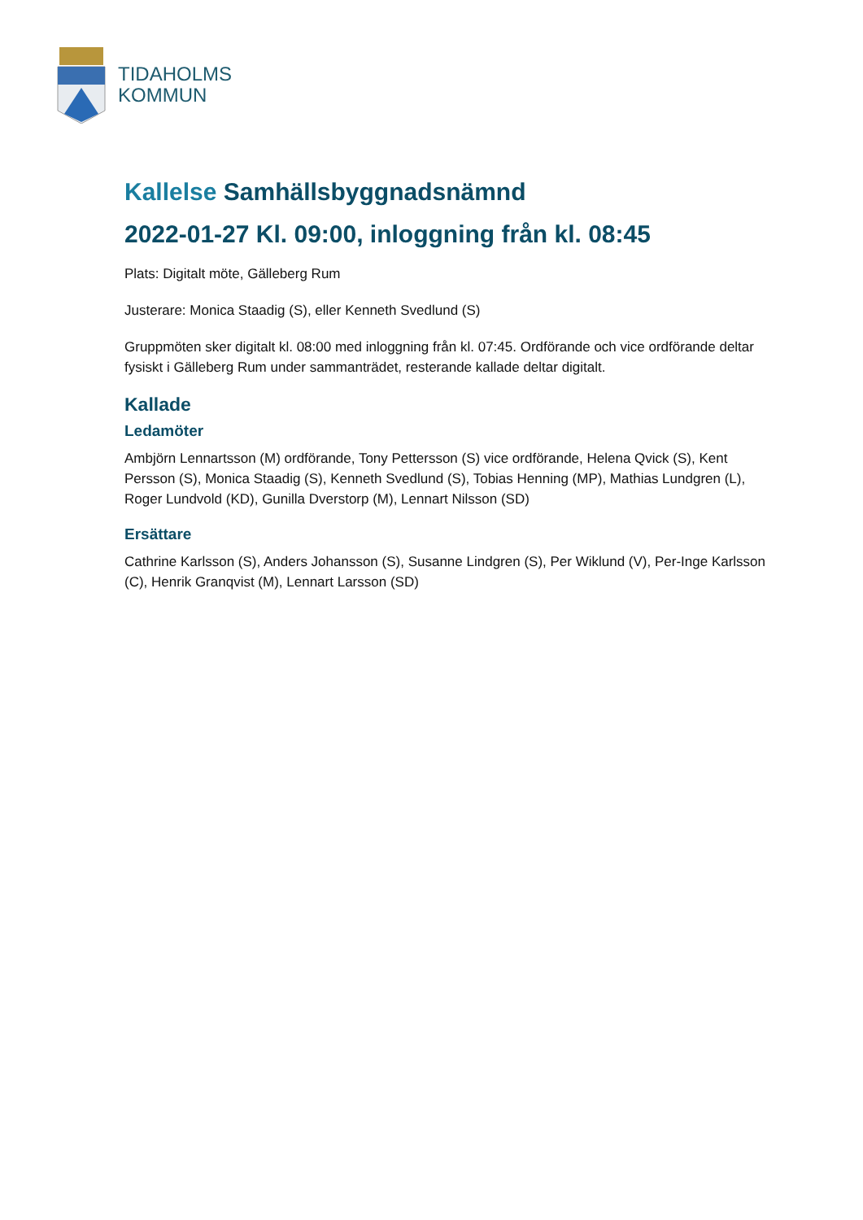TIDAHOLMS
KOMMUN
Kallelse Samhällsbyggnadsnämnd
2022-01-27 Kl. 09:00, inloggning från kl. 08:45
Plats: Digitalt möte, Gälleberg Rum
Justerare: Monica Staadig (S), eller Kenneth Svedlund (S)
Gruppmöten sker digitalt kl. 08:00 med inloggning från kl. 07:45. Ordförande och vice ordförande deltar fysiskt i Gälleberg Rum under sammanträdet, resterande kallade deltar digitalt.
Kallade
Ledamöter
Ambjörn Lennartsson (M) ordförande, Tony Pettersson (S) vice ordförande, Helena Qvick (S), Kent Persson (S), Monica Staadig (S), Kenneth Svedlund (S), Tobias Henning (MP), Mathias Lundgren (L), Roger Lundvold (KD), Gunilla Dverstorp (M), Lennart Nilsson (SD)
Ersättare
Cathrine Karlsson (S), Anders Johansson (S), Susanne Lindgren (S), Per Wiklund (V), Per-Inge Karlsson (C), Henrik Granqvist (M), Lennart Larsson (SD)